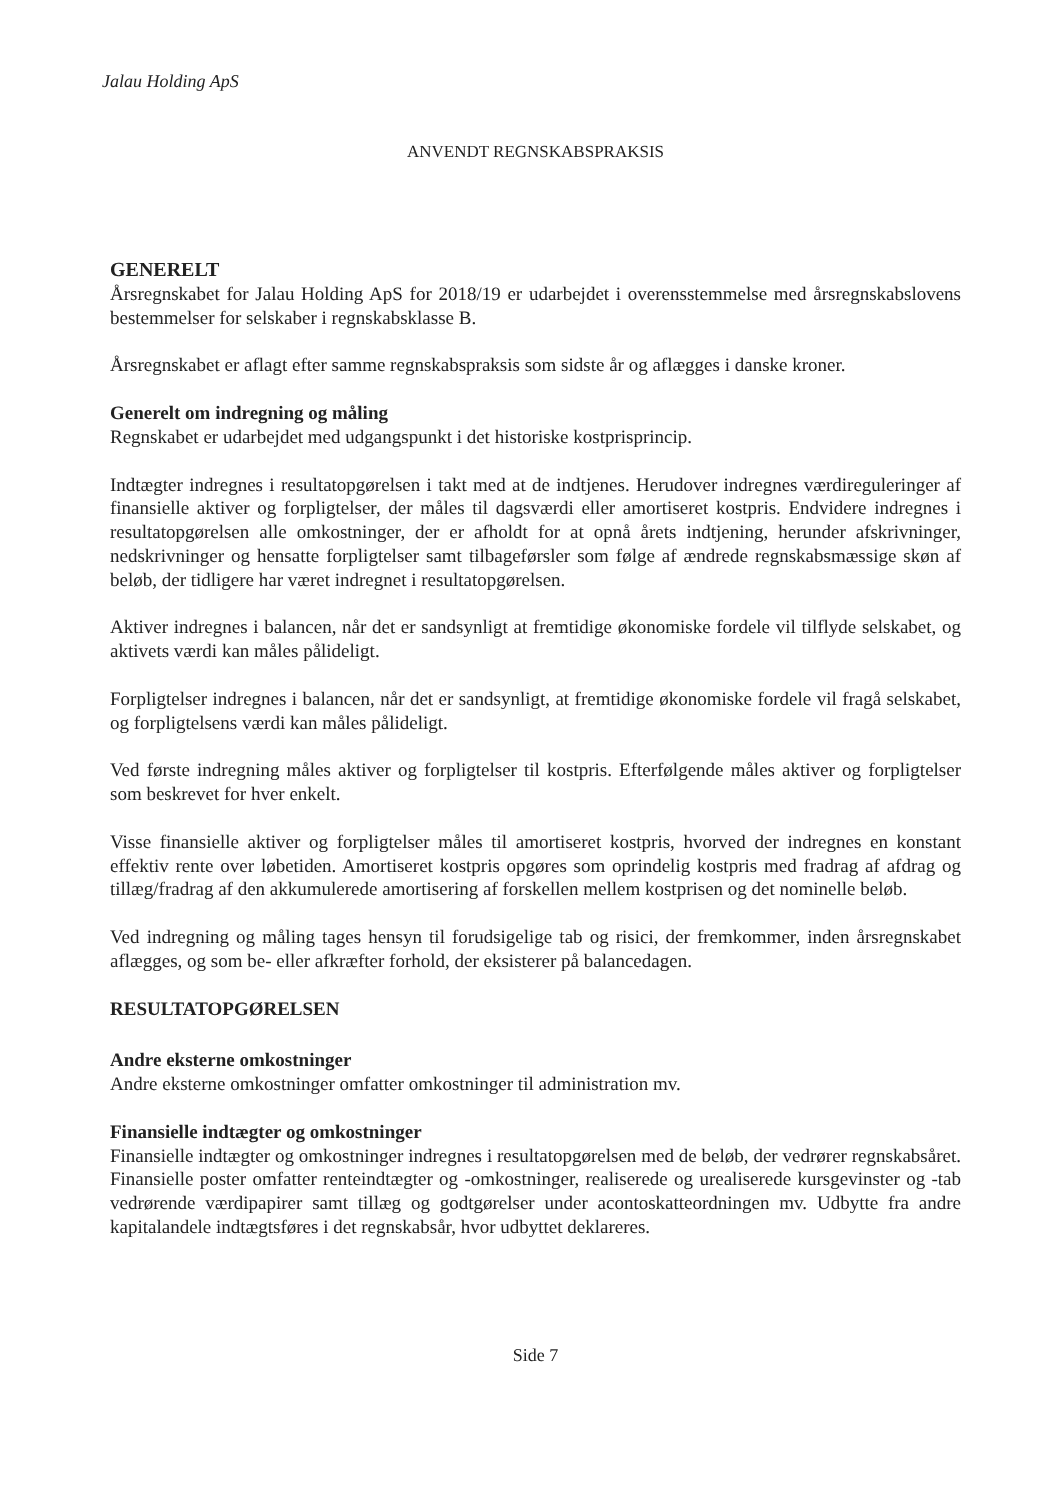Jalau Holding ApS
ANVENDT REGNSKABSPRAKSIS
GENERELT
Årsregnskabet for Jalau Holding ApS for 2018/19 er udarbejdet i overensstemmelse med årsregnskabslovens bestemmelser for selskaber i regnskabsklasse B.
Årsregnskabet er aflagt efter samme regnskabspraksis som sidste år og aflægges i danske kroner.
Generelt om indregning og måling
Regnskabet er udarbejdet med udgangspunkt i det historiske kostprisprincip.
Indtægter indregnes i resultatopgørelsen i takt med at de indtjenes. Herudover indregnes værdireguleringer af finansielle aktiver og forpligtelser, der måles til dagsværdi eller amortiseret kostpris. Endvidere indregnes i resultatopgørelsen alle omkostninger, der er afholdt for at opnå årets indtjening, herunder afskrivninger, nedskrivninger og hensatte forpligtelser samt tilbageførsler som følge af ændrede regnskabsmæssige skøn af beløb, der tidligere har været indregnet i resultatopgørelsen.
Aktiver indregnes i balancen, når det er sandsynligt at fremtidige økonomiske fordele vil tilflyde selskabet, og aktivets værdi kan måles pålideligt.
Forpligtelser indregnes i balancen, når det er sandsynligt, at fremtidige økonomiske fordele vil fragå selskabet, og forpligtelsens værdi kan måles pålideligt.
Ved første indregning måles aktiver og forpligtelser til kostpris. Efterfølgende måles aktiver og forpligtelser som beskrevet for hver enkelt.
Visse finansielle aktiver og forpligtelser måles til amortiseret kostpris, hvorved der indregnes en konstant effektiv rente over løbetiden. Amortiseret kostpris opgøres som oprindelig kostpris med fradrag af afdrag og tillæg/fradrag af den akkumulerede amortisering af forskellen mellem kostprisen og det nominelle beløb.
Ved indregning og måling tages hensyn til forudsigelige tab og risici, der fremkommer, inden årsregnskabet aflægges, og som be- eller afkræfter forhold, der eksisterer på balancedagen.
RESULTATOPGØRELSEN
Andre eksterne omkostninger
Andre eksterne omkostninger omfatter omkostninger til administration mv.
Finansielle indtægter og omkostninger
Finansielle indtægter og omkostninger indregnes i resultatopgørelsen med de beløb, der vedrører regnskabsåret. Finansielle poster omfatter renteindtægter og -omkostninger, realiserede og urealiserede kursgevinster og -tab vedrørende værdipapirer samt tillæg og godtgørelser under acontoskatteordningen mv. Udbytte fra andre kapitalandele indtægtsføres i det regnskabsår, hvor udbyttet deklareres.
Side 7